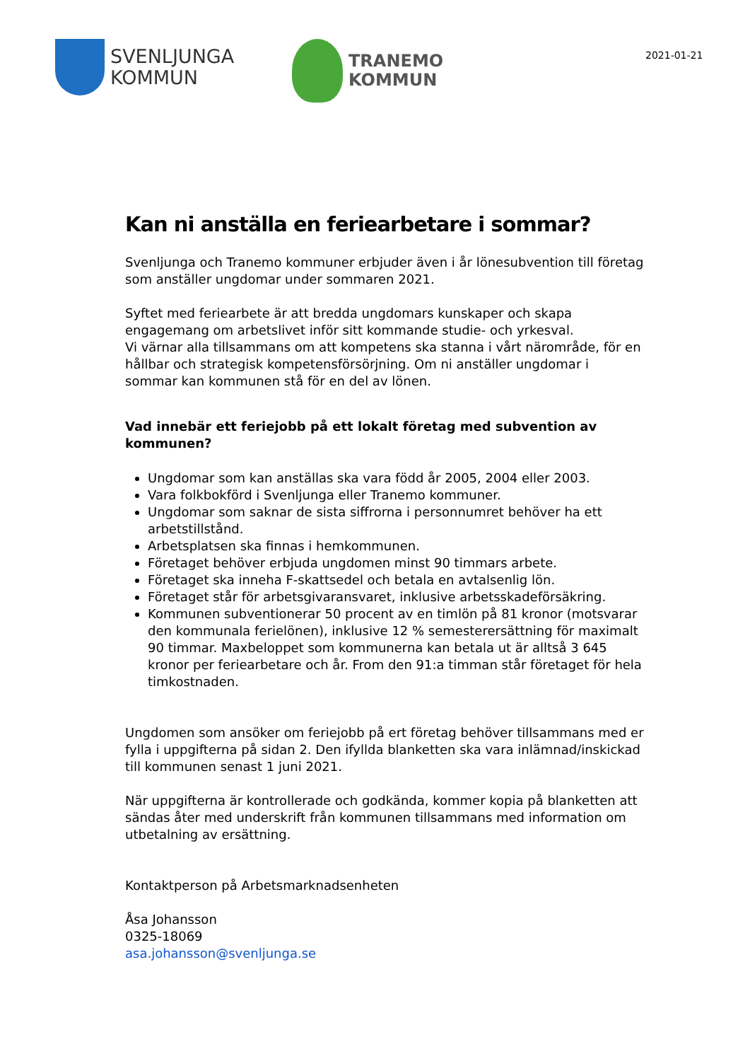SVENLJUNGA
KOMMUN
TRANEMO
KOMMUN
2021-01-21
Kan ni anställa en feriearbetare i sommar?
Svenljunga och Tranemo kommuner erbjuder även i år lönesubvention till företag som anställer ungdomar under sommaren 2021.
Syftet med feriearbete är att bredda ungdomars kunskaper och skapa engagemang om arbetslivet inför sitt kommande studie- och yrkesval.
Vi värnar alla tillsammans om att kompetens ska stanna i vårt närområde, för en hållbar och strategisk kompetensförsörjning. Om ni anställer ungdomar i sommar kan kommunen stå för en del av lönen.
Vad innebär ett feriejobb på ett lokalt företag med subvention av kommunen?
Ungdomar som kan anställas ska vara född år 2005, 2004 eller 2003.
Vara folkbokförd i Svenljunga eller Tranemo kommuner.
Ungdomar som saknar de sista siffrorna i personnumret behöver ha ett arbetstillstånd.
Arbetsplatsen ska finnas i hemkommunen.
Företaget behöver erbjuda ungdomen minst 90 timmars arbete.
Företaget ska inneha F-skattsedel och betala en avtalsenlig lön.
Företaget står för arbetsgivaransvaret, inklusive arbetsskadeförsäkring.
Kommunen subventionerar 50 procent av en timlön på 81 kronor (motsvarar den kommunala ferielönen), inklusive 12 % semesterersättning för maximalt 90 timmar. Maxbeloppet som kommunerna kan betala ut är alltså 3 645 kronor per feriearbetare och år. From den 91:a timman står företaget för hela timkostnaden.
Ungdomen som ansöker om feriejobb på ert företag behöver tillsammans med er fylla i uppgifterna på sidan 2. Den ifyllda blanketten ska vara inlämnad/inskickad till kommunen senast 1 juni 2021.
När uppgifterna är kontrollerade och godkända, kommer kopia på blanketten att sändas åter med underskrift från kommunen tillsammans med information om utbetalning av ersättning.
Kontaktperson på Arbetsmarknadsenheten
Åsa Johansson
0325-18069
asa.johansson@svenljunga.se